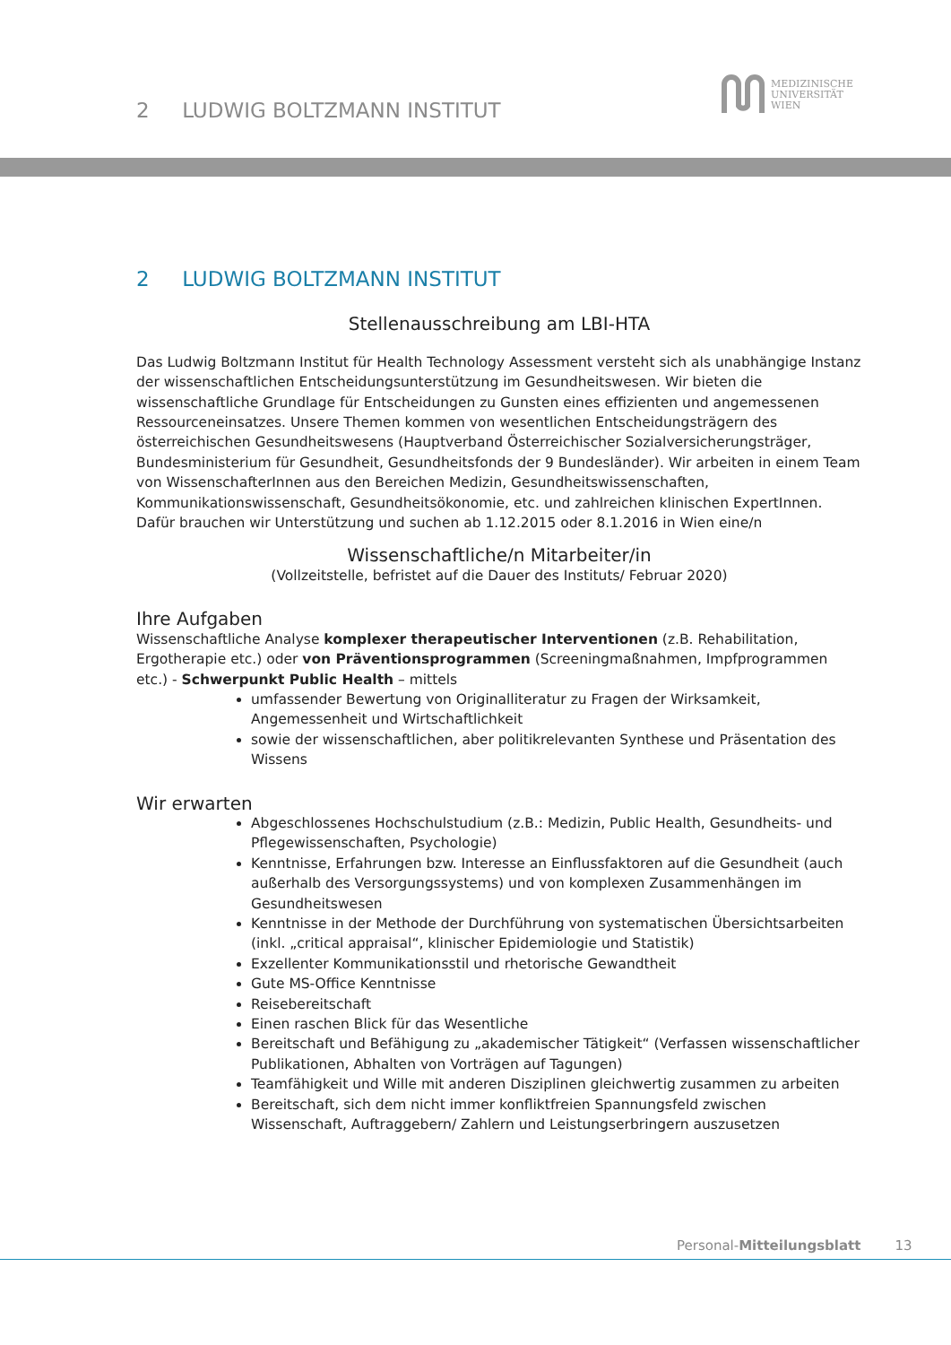2 LUDWIG BOLTZMANN INSTITUT
MEDIZINISCHE
UNIVERSITÄT
WIEN
2 LUDWIG BOLTZMANN INSTITUT
Stellenausschreibung am LBI-HTA
Das Ludwig Boltzmann Institut für Health Technology Assessment versteht sich als unabhängige Instanz der wissenschaftlichen Entscheidungsunterstützung im Gesundheitswesen. Wir bieten die wissenschaftliche Grundlage für Entscheidungen zu Gunsten eines effizienten und angemessenen Ressourceneinsatzes. Unsere Themen kommen von wesentlichen Entscheidungsträgern des österreichischen Gesundheitswesens (Hauptverband Österreichischer Sozialversicherungsträger, Bundesministerium für Gesundheit, Gesundheitsfonds der 9 Bundesländer). Wir arbeiten in einem Team von WissenschafterInnen aus den Bereichen Medizin, Gesundheitswissenschaften, Kommunikationswissenschaft, Gesundheitsökonomie, etc. und zahlreichen klinischen ExpertInnen. Dafür brauchen wir Unterstützung und suchen ab 1.12.2015 oder 8.1.2016 in Wien eine/n
Wissenschaftliche/n Mitarbeiter/in
(Vollzeitstelle, befristet auf die Dauer des Instituts/ Februar 2020)
Ihre Aufgaben
Wissenschaftliche Analyse komplexer therapeutischer Interventionen (z.B. Rehabilitation, Ergotherapie etc.) oder von Präventionsprogrammen (Screeningmaßnahmen, Impfprogrammen etc.) - Schwerpunkt Public Health – mittels
umfassender Bewertung von Originalliteratur zu Fragen der Wirksamkeit, Angemessenheit und Wirtschaftlichkeit
sowie der wissenschaftlichen, aber politikrelevanten Synthese und Präsentation des Wissens
Wir erwarten
Abgeschlossenes Hochschulstudium (z.B.: Medizin, Public Health, Gesundheits- und Pflegewissenschaften, Psychologie)
Kenntnisse, Erfahrungen bzw. Interesse an Einflussfaktoren auf die Gesundheit (auch außerhalb des Versorgungssystems) und von komplexen Zusammenhängen im Gesundheitswesen
Kenntnisse in der Methode der Durchführung von systematischen Übersichtsarbeiten (inkl. „critical appraisal“, klinischer Epidemiologie und Statistik)
Exzellenter Kommunikationsstil und rhetorische Gewandtheit
Gute MS-Office Kenntnisse
Reisebereitschaft
Einen raschen Blick für das Wesentliche
Bereitschaft und Befähigung zu „akademischer Tätigkeit“ (Verfassen wissenschaftlicher Publikationen, Abhalten von Vorträgen auf Tagungen)
Teamfähigkeit und Wille mit anderen Disziplinen gleichwertig zusammen zu arbeiten
Bereitschaft, sich dem nicht immer konfliktfreien Spannungsfeld zwischen Wissenschaft, Auftraggebern/ Zahlern und Leistungserbringern auszusetzen
Personal-Mitteilungsblatt 13